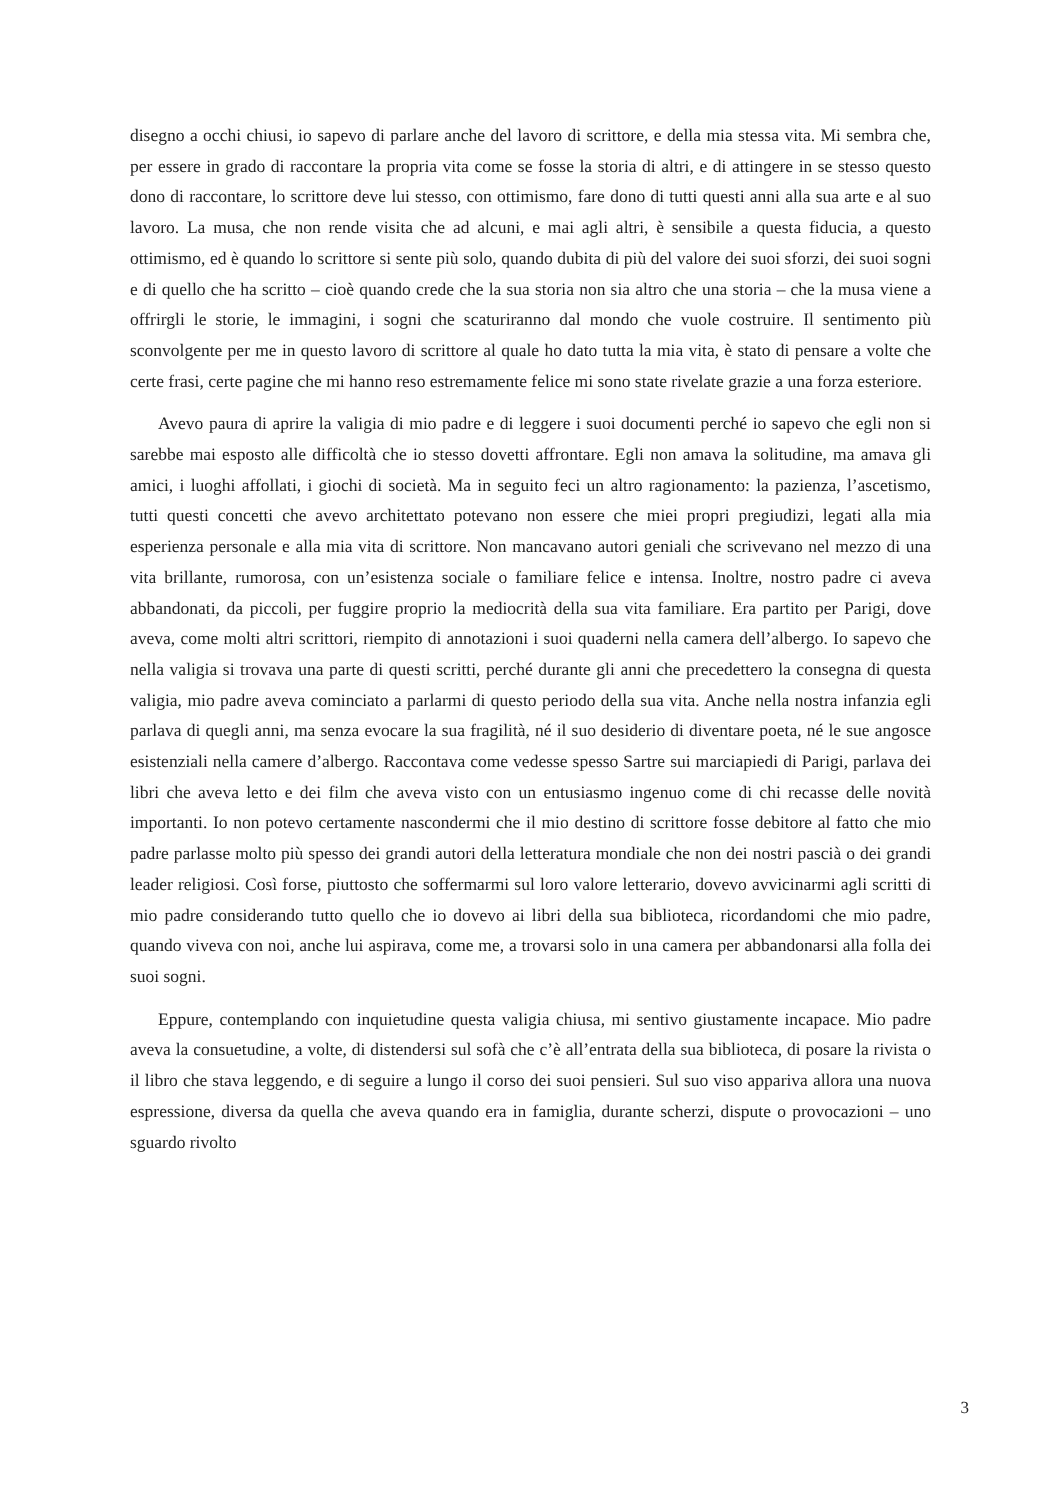disegno a occhi chiusi, io sapevo di parlare anche del lavoro di scrittore, e della mia stessa vita. Mi sembra che, per essere in grado di raccontare la propria vita come se fosse la storia di altri, e di attingere in se stesso questo dono di raccontare, lo scrittore deve lui stesso, con ottimismo, fare dono di tutti questi anni alla sua arte e al suo lavoro. La musa, che non rende visita che ad alcuni, e mai agli altri, è sensibile a questa fiducia, a questo ottimismo, ed è quando lo scrittore si sente più solo, quando dubita di più del valore dei suoi sforzi, dei suoi sogni e di quello che ha scritto – cioè quando crede che la sua storia non sia altro che una storia – che la musa viene a offrirgli le storie, le immagini, i sogni che scaturiranno dal mondo che vuole costruire. Il sentimento più sconvolgente per me in questo lavoro di scrittore al quale ho dato tutta la mia vita, è stato di pensare a volte che certe frasi, certe pagine che mi hanno reso estremamente felice mi sono state rivelate grazie a una forza esteriore.
Avevo paura di aprire la valigia di mio padre e di leggere i suoi documenti perché io sapevo che egli non si sarebbe mai esposto alle difficoltà che io stesso dovetti affrontare. Egli non amava la solitudine, ma amava gli amici, i luoghi affollati, i giochi di società. Ma in seguito feci un altro ragionamento: la pazienza, l’ascetismo, tutti questi concetti che avevo architettato potevano non essere che miei propri pregiudizi, legati alla mia esperienza personale e alla mia vita di scrittore. Non mancavano autori geniali che scrivevano nel mezzo di una vita brillante, rumorosa, con un’esistenza sociale o familiare felice e intensa. Inoltre, nostro padre ci aveva abbandonati, da piccoli, per fuggire proprio la mediocrità della sua vita familiare. Era partito per Parigi, dove aveva, come molti altri scrittori, riempito di annotazioni i suoi quaderni nella camera dell’albergo. Io sapevo che nella valigia si trovava una parte di questi scritti, perché durante gli anni che precedettero la consegna di questa valigia, mio padre aveva cominciato a parlarmi di questo periodo della sua vita. Anche nella nostra infanzia egli parlava di quegli anni, ma senza evocare la sua fragilità, né il suo desiderio di diventare poeta, né le sue angosce esistenziali nella camere d’albergo. Raccontava come vedesse spesso Sartre sui marciapiedi di Parigi, parlava dei libri che aveva letto e dei film che aveva visto con un entusiasmo ingenuo come di chi recasse delle novità importanti. Io non potevo certamente nascondermi che il mio destino di scrittore fosse debitore al fatto che mio padre parlasse molto più spesso dei grandi autori della letteratura mondiale che non dei nostri pascià o dei grandi leader religiosi. Così forse, piuttosto che soffermarmi sul loro valore letterario, dovevo avvicinarmi agli scritti di mio padre considerando tutto quello che io dovevo ai libri della sua biblioteca, ricordandomi che mio padre, quando viveva con noi, anche lui aspirava, come me, a trovarsi solo in una camera per abbandonarsi alla folla dei suoi sogni.
Eppure, contemplando con inquietudine questa valigia chiusa, mi sentivo giustamente incapace. Mio padre aveva la consuetudine, a volte, di distendersi sul sofà che c’è all’entrata della sua biblioteca, di posare la rivista o il libro che stava leggendo, e di seguire a lungo il corso dei suoi pensieri. Sul suo viso appariva allora una nuova espressione, diversa da quella che aveva quando era in famiglia, durante scherzi, dispute o provocazioni – uno sguardo rivolto
3